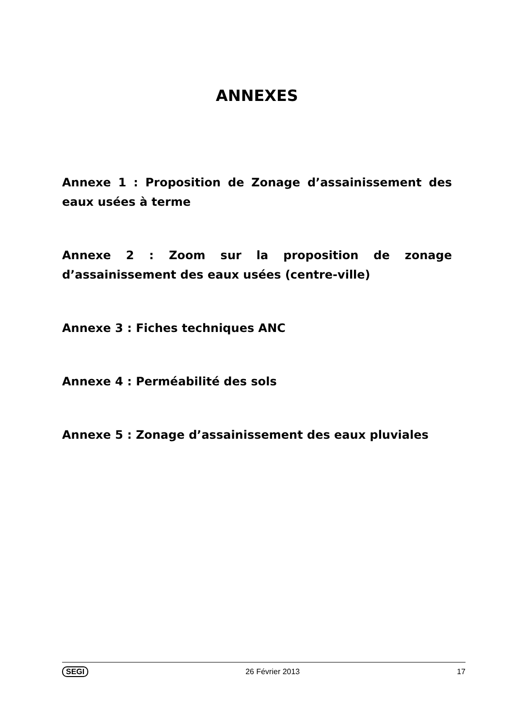ANNEXES
Annexe 1 : Proposition de Zonage d’assainissement des eaux usées à terme
Annexe 2 : Zoom sur la proposition de zonage d’assainissement des eaux usées (centre-ville)
Annexe 3 : Fiches techniques ANC
Annexe 4 : Perméabilité des sols
Annexe 5 : Zonage d’assainissement des eaux pluviales
SEGI 26 Février 2013 17